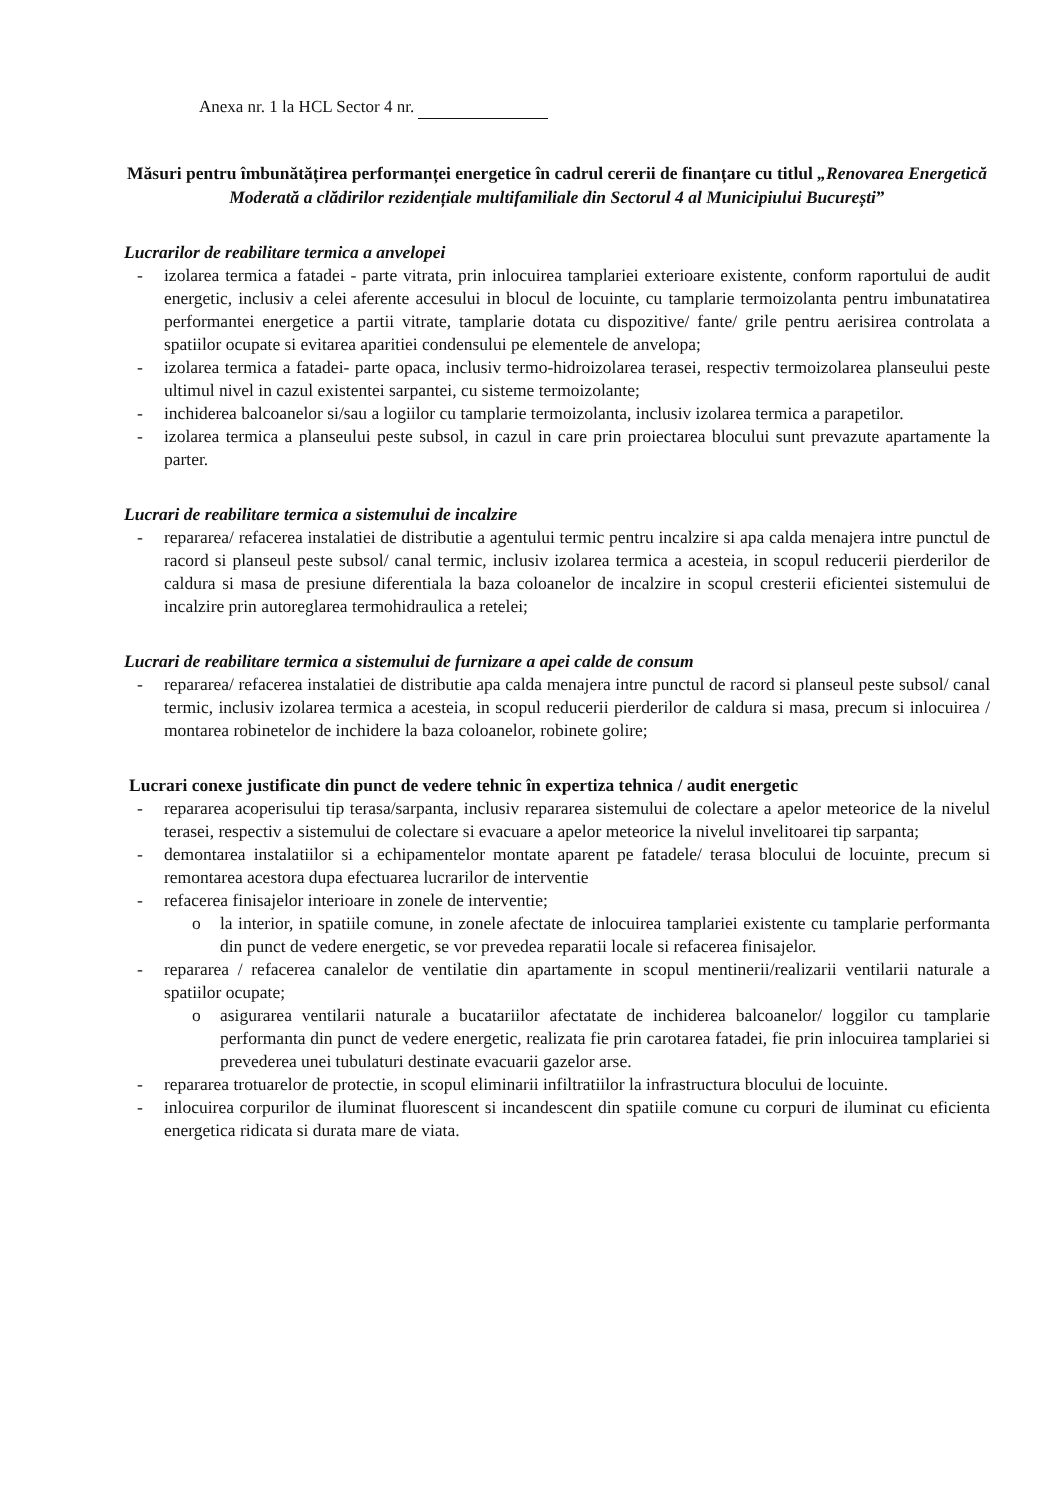Anexa nr. 1 la HCL Sector 4 nr.
Măsuri pentru îmbunătățirea performanței energetice în cadrul cererii de finanțare cu titlul „Renovarea Energetică Moderată a clădirilor rezidențiale multifamiliale din Sectorul 4 al Municipiului București”
Lucrarilor de reabilitare termica a anvelopei
- izolarea termica a fatadei - parte vitrata, prin inlocuirea tamplariei exterioare existente, conform raportului de audit energetic, inclusiv a celei aferente accesului in blocul de locuinte, cu tamplarie termoizolanta pentru imbunatatirea performantei energetice a partii vitrate, tamplarie dotata cu dispozitive/ fante/ grile pentru aerisirea controlata a spatiilor ocupate si evitarea aparitiei condensului pe elementele de anvelopa;
- izolarea termica a fatadei- parte opaca, inclusiv termo-hidroizolarea terasei, respectiv termoizolarea planseului peste ultimul nivel in cazul existentei sarpantei, cu sisteme termoizolante;
- inchiderea balcoanelor si/sau a logiilor cu tamplarie termoizolanta, inclusiv izolarea termica a parapetilor.
- izolarea termica a planseului peste subsol, in cazul in care prin proiectarea blocului sunt prevazute apartamente la parter.
Lucrari de reabilitare termica a sistemului de incalzire
- repararea/ refacerea instalatiei de distributie a agentului termic pentru incalzire si apa calda menajera intre punctul de racord si planseul peste subsol/ canal termic, inclusiv izolarea termica a acesteia, in scopul reducerii pierderilor de caldura si masa de presiune diferentiala la baza coloanelor de incalzire in scopul cresterii eficientei sistemului de incalzire prin autoreglarea termohidraulica a retelei;
Lucrari de reabilitare termica a sistemului de furnizare a apei calde de consum
- repararea/ refacerea instalatiei de distributie apa calda menajera intre punctul de racord si planseul peste subsol/ canal termic, inclusiv izolarea termica a acesteia, in scopul reducerii pierderilor de caldura si masa, precum si inlocuirea / montarea robinetelor de inchidere la baza coloanelor, robinete golire;
Lucrari conexe justificate din punct de vedere tehnic în expertiza tehnica / audit energetic
- repararea acoperisului tip terasa/sarpanta, inclusiv repararea sistemului de colectare a apelor meteorice de la nivelul terasei, respectiv a sistemului de colectare si evacuare a apelor meteorice la nivelul invelitoarei tip sarpanta;
- demontarea instalatiilor si a echipamentelor montate aparent pe fatadele/ terasa blocului de locuinte, precum si remontarea acestora dupa efectuarea lucrarilor de interventie
- refacerea finisajelor interioare in zonele de interventie;
o la interior, in spatiile comune, in zonele afectate de inlocuirea tamplariei existente cu tamplarie performanta din punct de vedere energetic, se vor prevedea reparatii locale si refacerea finisajelor.
- repararea / refacerea canalelor de ventilatie din apartamente in scopul mentinerii/realizarii ventilarii naturale a spatiilor ocupate;
o asigurarea ventilarii naturale a bucatariilor afectatate de inchiderea balcoanelor/ loggilor cu tamplarie performanta din punct de vedere energetic, realizata fie prin carotarea fatadei, fie prin inlocuirea tamplariei si prevederea unei tubulaturi destinate evacuarii gazelor arse.
- repararea trotuarelor de protectie, in scopul eliminarii infiltratiilor la infrastructura blocului de locuinte.
- inlocuirea corpurilor de iluminat fluorescent si incandescent din spatiile comune cu corpuri de iluminat cu eficienta energetica ridicata si durata mare de viata.